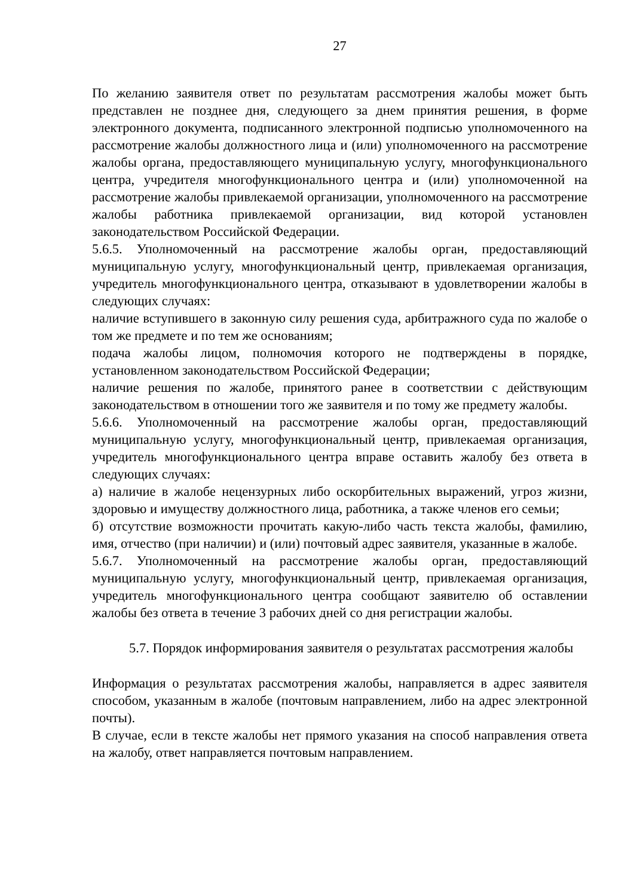27
По желанию заявителя ответ по результатам рассмотрения жалобы может быть представлен не позднее дня, следующего за днем принятия решения, в форме электронного документа, подписанного электронной подписью уполномоченного на рассмотрение жалобы должностного лица и (или) уполномоченного на рассмотрение жалобы органа, предоставляющего муниципальную услугу, многофункционального центра, учредителя многофункционального центра и (или) уполномоченной на рассмотрение жалобы привлекаемой организации, уполномоченного на рассмотрение жалобы работника привлекаемой организации, вид которой установлен законодательством Российской Федерации.
5.6.5. Уполномоченный на рассмотрение жалобы орган, предоставляющий муниципальную услугу, многофункциональный центр, привлекаемая организация, учредитель многофункционального центра, отказывают в удовлетворении жалобы в следующих случаях:
наличие вступившего в законную силу решения суда, арбитражного суда по жалобе о том же предмете и по тем же основаниям;
подача жалобы лицом, полномочия которого не подтверждены в порядке, установленном законодательством Российской Федерации;
наличие решения по жалобе, принятого ранее в соответствии с действующим законодательством в отношении того же заявителя и по тому же предмету жалобы.
5.6.6. Уполномоченный на рассмотрение жалобы орган, предоставляющий муниципальную услугу, многофункциональный центр, привлекаемая организация, учредитель многофункционального центра вправе оставить жалобу без ответа в следующих случаях:
а) наличие в жалобе нецензурных либо оскорбительных выражений, угроз жизни, здоровью и имуществу должностного лица, работника, а также членов его семьи;
б) отсутствие возможности прочитать какую-либо часть текста жалобы, фамилию, имя, отчество (при наличии) и (или) почтовый адрес заявителя, указанные в жалобе.
5.6.7. Уполномоченный на рассмотрение жалобы орган, предоставляющий муниципальную услугу, многофункциональный центр, привлекаемая организация, учредитель многофункционального центра сообщают заявителю об оставлении жалобы без ответа в течение 3 рабочих дней со дня регистрации жалобы.
5.7. Порядок информирования заявителя о результатах рассмотрения жалобы
Информация о результатах рассмотрения жалобы, направляется в адрес заявителя способом, указанным в жалобе (почтовым направлением, либо на адрес электронной почты).
В случае, если в тексте жалобы нет прямого указания на способ направления ответа на жалобу, ответ направляется почтовым направлением.